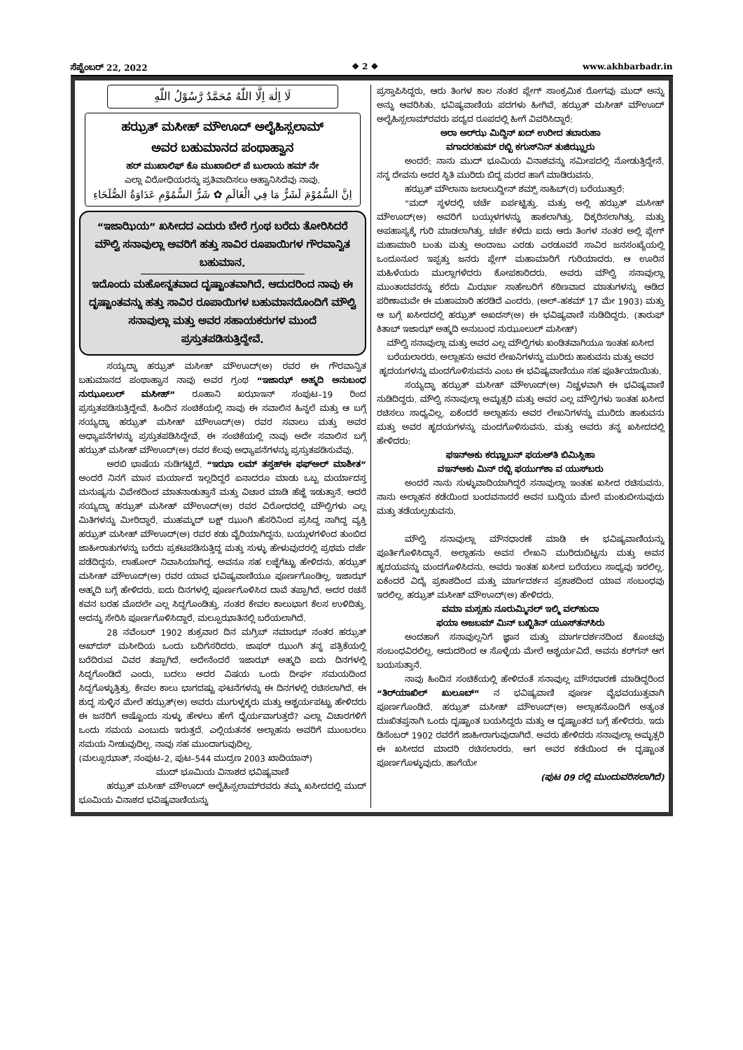ಸೆಪ್ಟೆಂಬರ್ 22, 2022 ❖ 2 ❖ www.akhbarbadr.in
لَا اِلٰهَ اِلَّا اللّٰهُ مُحَمَّدٌ رَّسُوْلُ اللّٰهِ
ಹಝ್ರತ್ ಮಸೀಹ್ ಮೌಊದ್ ಅಲೈಹಿಸ್ಸಲಾಮ್
ಅವರ ಬಹುಮಾನದ ಪಂಥಾಹ್ವಾನ
ಹರ್ ಮುಖಾಲಿಫ್ ಕೊ ಮುಖಾಬಿಲ್ ಪೆ ಬುಲಾಯ ಹಮ್ ನೇ
ಎಲ್ಲಾ ವಿರೋಧಿಯರನ್ನು ಪ್ರತಿವಾದಿಸಲು ಆಹ್ವಾನಿಸಿದೆವು ನಾವು.
اِنَّ السُّمُوْمَ لَشَرُّ مَا فِي الْعَالَمِ ✿ شَرُّ السُّمُوْمِ عَدَاوَةُ الصُّلَحَاءِ
“ಇಜಾಝಿಯ” ಖಸೀದದ ಎದುರು ಬೇರೆ ಗ್ರಂಥ ಬರೆದು ತೋರಿಸಿದರೆ ಮೌಲ್ವಿ ಸನಾವುಲ್ಲಾ ಅವರಿಗೆ ಹತ್ತು ಸಾವಿರ ರೂಪಾಯಿಗಳ ಗೌರವಾನ್ವಿತ ಬಹುಮಾನ.
ಇದೊಂದು ಮಹೋನ್ನತವಾದ ದೃಷ್ಟಾಂತವಾಗಿದೆ. ಆದುದರಿಂದ ನಾವು ಈ ದೃಷ್ಟಾಂತವನ್ನು ಹತ್ತು ಸಾವಿರ ರೂಪಾಯಿಗಳ ಬಹುಮಾನದೊಂದಿಗೆ ಮೌಲ್ವಿ ಸನಾವುಲ್ಲಾ ಮತ್ತು ಅವರ ಸಹಾಯಕರುಗಳ ಮುಂದೆ ಪ್ರಸ್ತುತಪಡಿಸುತ್ತಿದ್ದೇವೆ.
ಸಯ್ಯದ್ನಾ ಹಝ್ರತ್ ಮಸೀಹ್ ಮೌಊದ್(ಅ) ರವರ ಈ ಗೌರವಾನ್ವಿತ ಬಹುಮಾನದ ಪಂಥಾಹ್ವಾನ ನಾವು ಅವರ ಗ್ರಂಥ “ಇಜಾಝ್ ಅಹ್ಮದಿ ಅನುಬಂಧ ನುಝೂಲುಲ್ ಮಸೀಹ್” ರೂಹಾನಿ ಖಝಾಇನ್ ಸಂಪುಟ–19 ರಿಂದ ಪ್ರಸ್ತುತಪಡಿಸುತ್ತಿದ್ದೇವೆ. ಹಿಂದಿನ ಸಂಚಿಕೆಯಲ್ಲಿ ನಾವು ಈ ಸವಾಲಿನ ಹಿನ್ನಲೆ ಮತ್ತು ಆ ಬಗ್ಗೆ ಸಯ್ಯದ್ನಾ ಹಝ್ರತ್ ಮಸೀಹ್ ಮೌಊದ್(ಅ) ರವರ ಸವಾಲು ಮತ್ತು ಅವರ ಅಧ್ಯಾಪನೆಗಳನ್ನು ಪ್ರಸ್ತುತಪಡಿಸಿದ್ದೇವೆ. ಈ ಸಂಚಿಕೆಯಲ್ಲಿ ನಾವು ಅದೇ ಸವಾಲಿನ ಬಗ್ಗೆ ಹಝ್ರತ್ ಮಸೀಹ್ ಮೌಊದ್(ಅ) ರವರ ಕೆಲವು ಅಧ್ಯಾಪನೆಗಳನ್ನು ಪ್ರಸ್ತುತಪಡಿಸುವೆವು.
ಅರಬಿ ಭಾಷೆಯ ನುಡಿಗಟ್ಟಿದೆ. “ಇಝಾ ಲಮ್ ತಸ್ತಹ್‌ಈ ಫಫ್‌ಅಲ್ ಮಾಶೀತ” ಅಂದರೆ ನಿನಗೆ ಮಾನ ಮರ್ಯಾದೆ ಇಲ್ಲದಿದ್ದರೆ ಏನಾದರೂ ಮಾಡು ಒಬ್ಬ ಮರ್ಯಾದಸ್ತ ಮನುಷ್ಯನು ವಿವೇಕದಿಂದ ಮಾತನಾಡುತ್ತಾನೆ ಮತ್ತು ವಿಚಾರ ಮಾಡಿ ಹೆಜ್ಜೆ ಇಡುತ್ತಾನೆ. ಆದರೆ ಸಯ್ಯದ್ನಾ ಹಝ್ರತ್ ಮಸೀಹ್ ಮೌಊದ್(ಅ) ರವರ ವಿರೋಧದಲ್ಲಿ ಮೌಲ್ವಿಗಳು ಎಲ್ಲ ಮಿತಿಗಳನ್ನು ಮೀರಿದ್ದಾರೆ. ಮುಹಮ್ಮದ್ ಬಕ್ಷ್ ಝುಂಗಿ ಹೆಸರಿನಿಂದ ಪ್ರಸಿದ್ಧ ನಾಗಿದ್ದ ವ್ಯಕ್ತಿ ಹಝ್ರತ್ ಮಸೀಹ್ ಮೌಊದ್(ಅ) ರವರ ಕಡು ವೈರಿಯಾಗಿದ್ದನು. ಬಯ್ಗುಳಗಳಿಂದ ತುಂಬಿದ ಜಾಹೀರಾತುಗಳನ್ನು ಬರೆದು ಪ್ರಕಟಪಡಿಸುತ್ತಿದ್ದ ಮತ್ತು ಸುಳ್ಳು ಹೇಳುವುದರಲ್ಲಿ ಪ್ರಥಮ ದರ್ಜೆ ಪಡೆದಿದ್ದನು. ಲಾಹೋರ್ ನಿವಾಸಿಯಾಗಿದ್ದ. ಅವನೂ ಸಹ ಲಜ್ಜೆಗೆಟ್ಟು ಹೇಳಿದನು. ಹಝ್ರತ್ ಮಸೀಹ್ ಮೌಊದ್(ಅ) ರವರ ಯಾವ ಭವಿಷ್ಯವಾಣಿಯೂ ಪೂರ್ಣಗೊಂಡಿಲ್ಲ. ಇಜಾಝ್ ಅಹ್ಮದಿ ಬಗ್ಗೆ ಹೇಳಿದರು. ಐದು ದಿನಗಳಲ್ಲಿ ಪೂರ್ಣಗೊಳಿಸಿದ ದಾವೆ ತಪ್ಪಾಗಿದೆ. ಅದರ ರಚನೆ ಕವನ ಬರಹ ಮೊದಲೇ ಎಲ್ಲ ಸಿದ್ಧಗೊಂಡಿತ್ತು. ನಂತರ ಕೇವಲ ಕಾಲುಭಾಗ ಕೆಲಸ ಉಳಿದಿತ್ತು. ಅದನ್ನು ಸೇರಿಸಿ ಪೂರ್ಣಗೊಳಿಸಿದ್ದಾರೆ. ಮಲ್ಫೂಝಾತಿನಲ್ಲಿ ಬರೆಯಲಾಗಿದೆ.
28 ನವೆಂಬರ್ 1902 ಶುಕ್ರವಾರ ದಿನ ಮಗ್ರಿಬ್ ನಮಾಝ್ ನಂತರ ಹಝ್ರತ್ ಅಖ್‌ದಸ್ ಮಸೀದಿಯ ಒಂದು ಬದಿಗೆಸರಿದರು. ಜಾಫರ್ ಝುಂಗಿ ತನ್ನ ಪತ್ರಿಕೆಯಲ್ಲಿ ಬರೆದಿರುವ ವಿವರ ತಪ್ಪಾಗಿದೆ. ಅದೇನೆಂದರೆ ಇಜಾಝ್ ಅಹ್ಮದಿ ಐದು ದಿನಗಳಲ್ಲಿ ಸಿದ್ಧಗೊಂಡಿದೆ ಎಂದು, ಬದಲು ಅದರ ವಿಷಯ ಒಂದು ದೀರ್ಘ ಸಮಯದಿಂದ ಸಿದ್ಧಗೊಳ್ಳುತ್ತಿತ್ತು. ಕೇವಲ ಕಾಲು ಭಾಗದಷ್ಟು ಘಟನೆಗಳನ್ನು ಈ ದಿನಗಳಲ್ಲಿ ರಚಿಸಲಾಗಿದೆ. ಈ ಶುದ್ಧ ಸುಳ್ಳಿನ ಮೇಲೆ ಹಝ್ರತ್(ಅ) ಅವರು ಮುಗುಳ್ನಕ್ಕರು ಮತ್ತು ಆಶ್ಚರ್ಯಪಟ್ಟು ಹೇಳಿದರು ಈ ಜನರಿಗೆ ಅಷ್ಟೊಂದು ಸುಳ್ಳು ಹೇಳಲು ಹೇಗೆ ಧೈರ್ಯವಾಗುತ್ತದೆ? ಎಲ್ಲಾ ವಿಚಾರಗಳಿಗೆ ಒಂದು ಸಮಯ ಎಂಬುದು ಇರುತ್ತದೆ. ಎಲ್ಲಿಯತನಕ ಅಲ್ಲಾಹನು ಅವರಿಗೆ ಮುಂಬರಲು ಸಮಯ ನೀಡುವುದಿಲ್ಲ. ನಾವು ಸಹ ಮುಂದಾಗುವುದಿಲ್ಲ.
(ಮಲ್ಫೂಝಾತ್, ನಂಪುಟ–2, ಪುಟ–544 ಮುದ್ರಣ 2003 ಖಾದಿಯಾನ್)
ಮುದ್ ಭೂಮಿಯ ವಿನಾಶದ ಭವಿಷ್ಯವಾಣಿ
ಹಝ್ರತ್ ಮಸೀಹ್ ಮೌಊದ್ ಅಲೈಹಿಸ್ಸಲಾಮ್‌ರವರು ತಮ್ಮ ಖಸೀದದಲ್ಲಿ ಮುದ್ ಭೂಮಿಯ ವಿನಾಶದ ಭವಿಷ್ಯವಾಣಿಯನ್ನು
ಪ್ರಸ್ತಾಪಿಸಿದ್ದರು, ಆರು ತಿಂಗಳ ಕಾಲ ನಂತರ ಪ್ಲೇಗ್ ಸಾಂಕ್ರಮಿಕ ರೋಗವು ಮುದ್ ಅನ್ನು ಅನ್ನು ಆವರಿಸಿತು. ಭವಿಷ್ಯವಾಣಿಯ ಪದಗಳು ಹೀಗಿವೆ, ಹಝ್ರತ್ ಮಸೀಹ್ ಮೌಊದ್ ಅಲೈಹಿಸ್ಸಲಾಮ್‌ರವರು ಪದ್ಯದ ರೂಪದಲ್ಲಿ ಹೀಗೆ ವಿವರಿಸಿದ್ದಾರೆ:
ಅರಾ ಅರ್‌ಝ ಮಿದ್ದಿನ್ ಖದ್ ಉರೀದ ತಬಾರುಹಾ
ವಗಾದರಹುಮ್ ರಬ್ಬಿ ಕಗುಸ್‌ನಿನ್ ತುಜಿಝ್ಝುರು
ಅಂದರೆ: ನಾನು ಮುದ್ ಭೂಮಿಯ ವಿನಾಶವನ್ನು ಸಮೀಪದಲ್ಲಿ ನೋಡುತ್ತಿದ್ದೇನೆ. ನನ್ನ ದೇವನು ಅದರ ಸ್ಥಿತಿ ಮುರಿದು ಬಿದ್ದ ಮರದ ಹಾಗೆ ಮಾಡಿರುವನು.
ಹಝ್ರತ್ ಮೌಲಾನಾ ಜಲಾಲುದ್ದೀನ್ ಶಮ್ಸ್ ಸಾಹಿಬ್(ರ) ಬರೆಯುತ್ತಾರೆ:
“ಮದ್ ಸ್ಥಳದಲ್ಲಿ ಚರ್ಚೆ ಏರ್ಪಟ್ಟಿತ್ತು. ಮತ್ತು ಅಲ್ಲಿ ಹಝ್ರತ್ ಮಸೀಹ್ ಮೌಊದ್(ಅ) ಅವರಿಗೆ ಬಯ್ಗುಳಗಳನ್ನು ಹಾಕಲಾಗಿತ್ತು. ಧಿಕ್ಕರಿಸಲಾಗಿತ್ತು. ಮತ್ತು ಅಪಹಾಸ್ಯಕ್ಕೆ ಗುರಿ ಮಾಡಲಾಗಿತ್ತು. ಚರ್ಚೆ ಕಳೆದು ಐದು ಆರು ತಿಂಗಳ ನಂತರ ಅಲ್ಲಿ ಪ್ಲೇಗ್ ಮಹಾಮಾರಿ ಬಂತು ಮತ್ತು ಅಂದಾಜು ಎರಡು ಎರಡೂವರೆ ಸಾವಿರ ಜನಸಂಖ್ಯೆಯಲ್ಲಿ ಒಂದೂನೂರ ಇಪ್ಪತ್ತು ಜನರು ಪ್ಲೇಗ್ ಮಹಾಮಾರಿಗೆ ಗುರಿಯಾದರು. ಆ ಊರಿನ ಮಹಿಳೆಯರು ಮುಲ್ಲಾಗಳೆದರು ಕೋಪಕಾರಿದರು. ಅವರು ಮೌಲ್ವಿ ಸನಾವುಲ್ಲಾ ಮುಂತಾದವರನ್ನು ಕರೆದು ಮಿರ್ಝಾ ಸಾಹೇಬರಿಗೆ ಕಠಿಣವಾದ ಮಾತುಗಳನ್ನು ಆಡಿದ ಪರಿಣಾಮವೇ ಈ ಮಹಾಮಾರಿ ಹರಡಿದೆ ಎಂದರು. (ಅಲ್–ಹಕಮ್ 17 ಮೇ 1903) ಮತ್ತು ಆ ಬಗ್ಗೆ ಖಸೀದದಲ್ಲಿ ಹಝ್ರತ್ ಅಖದಸ್(ಅ) ಈ ಭವಿಷ್ಯವಾಣಿ ನುಡಿದಿದ್ದರು. (ತಾರುಫ್ ಕಿತಾಬ್ ಇಜಾಝ್ ಅಹ್ಮದಿ ಅನುಬಂಧ ನುಝೂಲುಲ್ ಮಸೀಹ್)
ಮೌಲ್ವಿ ಸನಾವುಲ್ಲಾ ಮತ್ತು ಅವರ ಎಲ್ಲ ಮೌಲ್ವಿಗಳು ಖಂಡಿತವಾಗಿಯೂ ಇಂತಹ ಖಸೀದ ಬರೆಯಲಾರರು. ಅಲ್ಲಾಹನು ಅವರ ಲೇಖನಿಗಳನ್ನು ಮುರಿದು ಹಾಕುವನು ಮತ್ತು ಅವರ ಹೃದಯಗಳನ್ನು ಮಂದಗೊಳಿಸುವನು ಎಂಬ ಈ ಭವಿಷ್ಯವಾಣಿಯೂ ಸಹ ಪೂರ್ತಿಯಾಯಿತು.
ಸಯ್ಯದ್ನಾ ಹಝ್ರತ್ ಮಸೀಹ್ ಮೌಊದ್(ಅ) ನಿಚ್ಚಳವಾಗಿ ಈ ಭವಿಷ್ಯವಾಣಿ ನುಡಿದಿದ್ದರು. ಮೌಲ್ವಿ ಸನಾವುಲ್ಲಾ ಅಮೃತ್ಸರಿ ಮತ್ತು ಅವರ ಎಲ್ಲ ಮೌಲ್ವಿಗಳು ಇಂತಹ ಖಸೀದ ರಚಿಸಲು ಸಾಧ್ಯವಿಲ್ಲ. ಏಕೆಂದರೆ ಅಲ್ಲಾಹನು ಅವರ ಲೇಖನಿಗಳನ್ನು ಮುರಿದು ಹಾಕುವನು ಮತ್ತು ಅವರ ಹೃದಯಗಳನ್ನು ಮಂದಗೊಳಿಸುವನು. ಮತ್ತು ಅವರು ತನ್ನ ಖಸೀದದಲ್ಲಿ ಹೇಳಿದರು:
ಫಇನ್‌ಅಕು ಕಝ್ಝಾಬನ್ ಫಯಅ್‌ತಿ ಬಿಮಿಸ್ಲಿಹಾ
ವಇನ್‌ಅಕು ಮಿನ್ ರಬ್ಬಿ ಫಯುಗ್‌ಶಾ ವ ಯುಸ್‌ಬರು
ಅಂದರೆ ನಾನು ಸುಳ್ಳುವಾದಿಯಾಗಿದ್ದರೆ ಸನಾವುಲ್ಲಾ ಇಂತಹ ಖಸೀದ ರಚಿಸುವನು. ನಾನು ಅಲ್ಲಾಹನ ಕಡೆಯಿಂದ ಬಂದವನಾದರೆ ಅವನ ಬುದ್ಧಿಯ ಮೇಲೆ ಮಂಕುಬೀಸುವುದು ಮತ್ತು ತಡೆಯಲ್ಪಡುವನು.
ಮೌಲ್ವಿ ಸನಾವುಲ್ಲಾ ಮೌನಧಾರಣೆ ಮಾಡಿ ಈ ಭವಿಷ್ಯವಾಣಿಯನ್ನು ಪೂರ್ತಿಗೊಳಿಸಿದ್ದಾನೆ. ಅಲ್ಲಾಹನು ಅವನ ಲೇಖನಿ ಮುರಿದುಬಿಟ್ಟನು ಮತ್ತು ಅವನ ಹೃದಯವನ್ನು ಮಂದಗೊಳಿಸಿದನು. ಅವರು ಇಂತಹ ಖಸೀದ ಬರೆಯಲು ಸಾಧ್ಯವು ಇರಲಿಲ್ಲ. ಏಕೆಂದರೆ ವಿದ್ಯೆ ಪ್ರಕಾಶದಿಂದ ಮತ್ತು ಮಾರ್ಗದರ್ಶನ ಪ್ರಕಾಶದಿಂದ ಯಾವ ಸಂಬಂಧವು ಇರಲಿಲ್ಲ. ಹಝ್ರತ್ ಮಸೀಹ್ ಮೌಊದ್(ಅ) ಹೇಳಿದರು.
ವಮಾ ಮಸ್ಸಹು ನೂರುಮ್ಮಿನಲ್ ಇಲ್ಮಿ ವಲ್‌ಹುದಾ
ಫಯಾ ಅಜಬಮ್ ಮಿನ್ ಬಖ್ಖಿತಿನ್ ಯೂಸ್‌ತನ್‌ಸಿರು
ಅಂದಹಾಗೆ ಸನಾವುಲ್ಲನಿಗೆ ಜ್ಞಾನ ಮತ್ತು ಮಾರ್ಗದರ್ಶನದಿಂದ ಕೊಂಚವು ಸಂಬಂಧವಿರಲಿಲ್ಲ. ಆದುದರಿಂದ ಆ ಸೊಳ್ಳೆಯ ಮೇಲೆ ಆಶ್ಚರ್ಯವಿದೆ. ಅವನು ಕರ್‌ಗಸ್ ಆಗ ಬಯಸುತ್ತಾನೆ.
ನಾವು ಹಿಂದಿನ ಸಂಚಿಕೆಯಲ್ಲಿ ಹೇಳಿದಂತೆ ಸನಾವುಲ್ಲ ಮೌನಧಾರಣೆ ಮಾಡಿದ್ದರಿಂದ “ತಿರ್‌ಯಾಖಿಲ್ ಖುಲೂಬ್” ನ ಭವಿಷ್ಯವಾಣಿ ಪೂರ್ಣ ವೈಭವಯುತ್ತವಾಗಿ ಪೂರ್ಣಗೊಂಡಿದೆ. ಹಝ್ರತ್ ಮಸೀಹ್ ಮೌಊದ್(ಅ) ಅಲ್ಲಾಹನೊಂದಿಗೆ ಅತ್ಯಂತ ದುಃಖಿತಪ್ತನಾಗಿ ಒಂದು ದೃಷ್ಟಾಂತ ಬಯಸಿದ್ದರು ಮತ್ತು ಆ ದೃಷ್ಟಾಂತದ ಬಗ್ಗೆ ಹೇಳಿದರು. ಇದು ಡಿಸೆಂಬರ್ 1902 ರವರೆಗೆ ಜಾಹೀರಾಗುವುದಾಗಿದೆ. ಅವರು ಹೇಳಿದರು ಸನಾವುಲ್ಲಾ ಅಮೃತ್ಸರಿ ಈ ಖಸೀದದ ಮಾದರಿ ರಚಿಸಲಾರರು. ಆಗ ಅವರ ಕಡೆಯಿಂದ ಈ ದೃಷ್ಟಾಂತ ಪೂರ್ಣಗೊಳ್ಳುವುದು. ಹಾಗೆಯೇ
(ಪುಟ 09 ರಲ್ಲಿ ಮುಂದುವರಿಸಲಾಗಿದೆ)